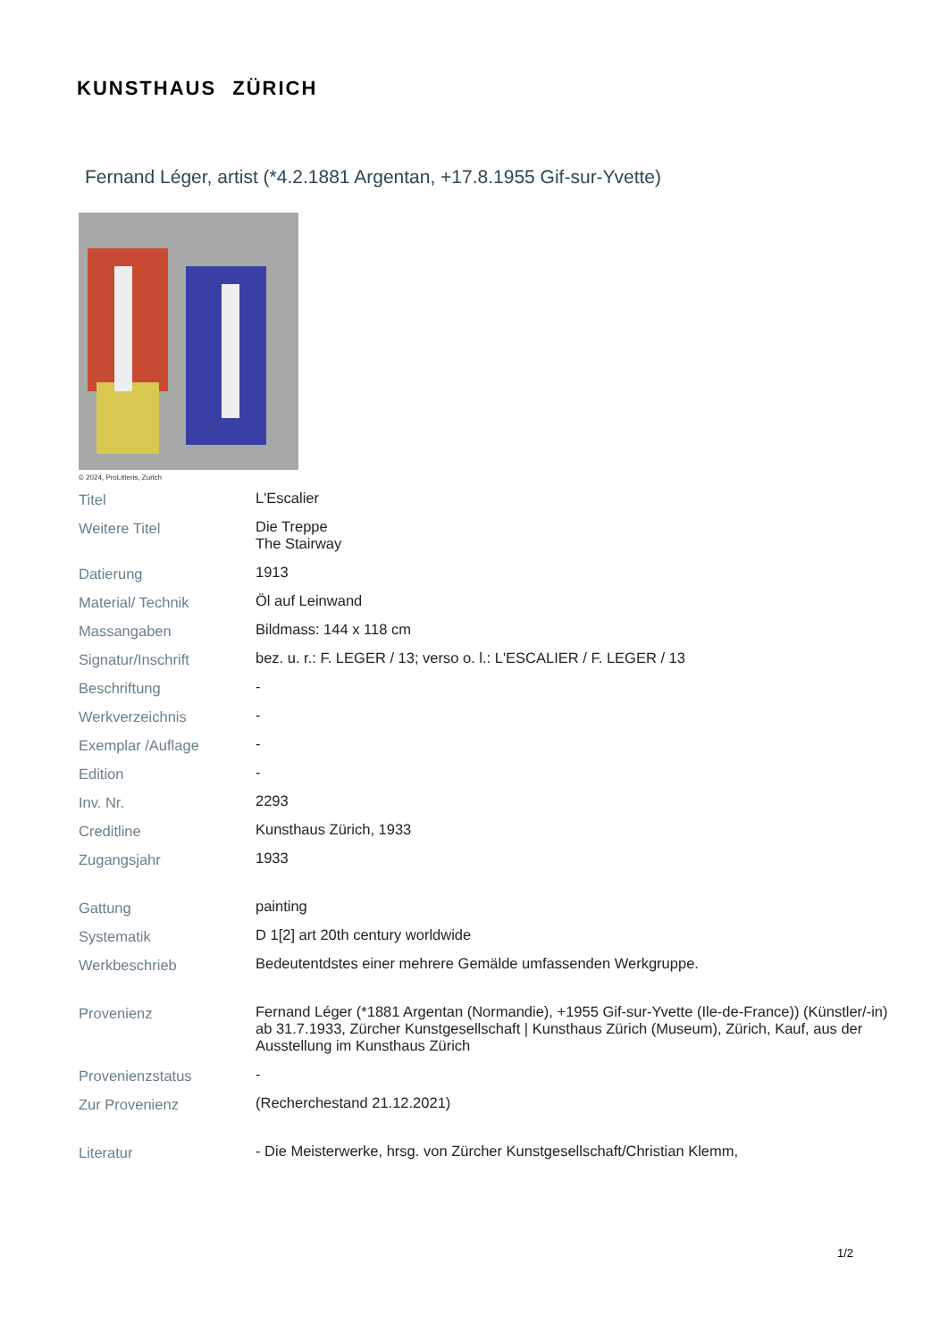KUNSTHAUS ZÜRICH
Fernand Léger, artist (*4.2.1881 Argentan, +17.8.1955 Gif-sur-Yvette)
© 2024, ProLitteris, Zurich
| Titel | L'Escalier |
| Weitere Titel | Die Treppe The Stairway |
| Datierung | 1913 |
| Material/ Technik | Öl auf Leinwand |
| Massangaben | Bildmass: 144 x 118 cm |
| Signatur/Inschrift | bez. u. r.: F. LEGER / 13; verso o. l.: L'ESCALIER / F. LEGER / 13 |
| Beschriftung | - |
| Werkverzeichnis | - |
| Exemplar /Auflage | - |
| Edition | - |
| Inv. Nr. | 2293 |
| Creditline | Kunsthaus Zürich, 1933 |
| Zugangsjahr | 1933 |
| Gattung | painting |
| Systematik | D 1[2] art 20th century worldwide |
| Werkbeschrieb | Bedeutentdstes einer mehrere Gemälde umfassenden Werkgruppe. |
| Provenienz | Fernand Léger (*1881 Argentan (Normandie), +1955 Gif-sur-Yvette (Ile-de-France)) (Künstler/-in) ab 31.7.1933, Zürcher Kunstgesellschaft / Kunsthaus Zürich (Museum), Zürich, Kauf, aus der Ausstellung im Kunsthaus Zürich |
| Provenienzstatus | - |
| Zur Provenienz | (Recherchestand 21.12.2021) |
| Literatur | - Die Meisterwerke, hrsg. von Zürcher Kunstgesellschaft/Christian Klemm, |
1/2